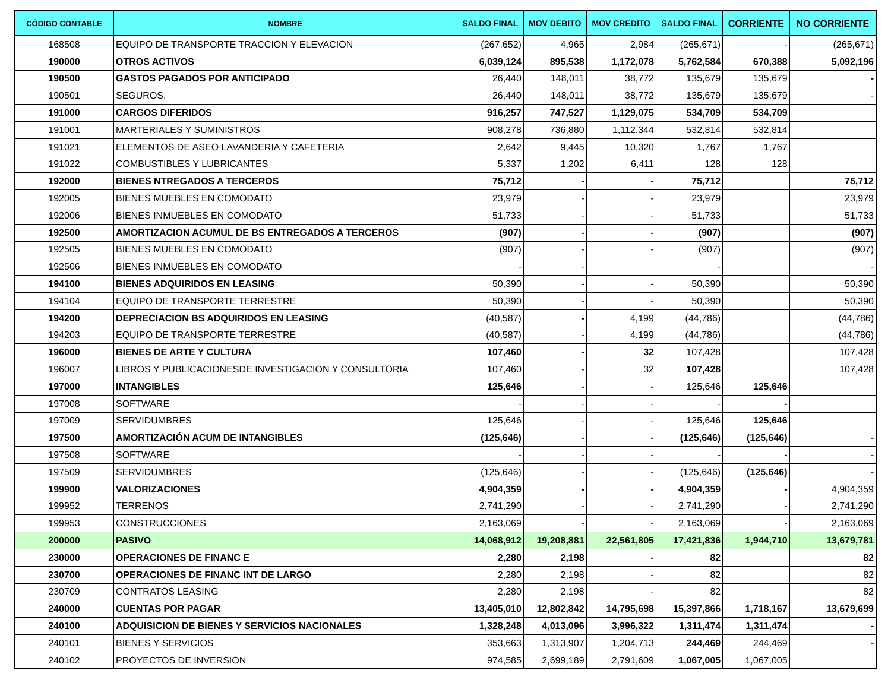| CÓDIGO CONTABLE | NOMBRE | SALDO FINAL | MOV DEBITO | MOV CREDITO | SALDO FINAL | CORRIENTE | NO CORRIENTE |
| --- | --- | --- | --- | --- | --- | --- | --- |
| 168508 | EQUIPO DE TRANSPORTE TRACCION Y ELEVACION | (267,652) | 4,965 | 2,984 | (265,671) | - | (265,671) |
| 190000 | OTROS ACTIVOS | 6,039,124 | 895,538 | 1,172,078 | 5,762,584 | 670,388 | 5,092,196 |
| 190500 | GASTOS PAGADOS POR ANTICIPADO | 26,440 | 148,011 | 38,772 | 135,679 | 135,679 | - |
| 190501 | SEGUROS. | 26,440 | 148,011 | 38,772 | 135,679 | 135,679 | - |
| 191000 | CARGOS DIFERIDOS | 916,257 | 747,527 | 1,129,075 | 534,709 | 534,709 | |
| 191001 | MARTERIALES Y SUMINISTROS | 908,278 | 736,880 | 1,112,344 | 532,814 | 532,814 | |
| 191021 | ELEMENTOS DE ASEO LAVANDERIA Y CAFETERIA | 2,642 | 9,445 | 10,320 | 1,767 | 1,767 | |
| 191022 | COMBUSTIBLES Y LUBRICANTES | 5,337 | 1,202 | 6,411 | 128 | 128 | |
| 192000 | BIENES NTREGADOS A TERCEROS | 75,712 | - | - | 75,712 | | 75,712 |
| 192005 | BIENES MUEBLES EN COMODATO | 23,979 | - | - | 23,979 | | 23,979 |
| 192006 | BIENES INMUEBLES EN COMODATO | 51,733 | - | - | 51,733 | | 51,733 |
| 192500 | AMORTIZACION ACUMUL DE BS ENTREGADOS A TERCEROS | (907) | - | - | (907) | | (907) |
| 192505 | BIENES MUEBLES EN COMODATO | (907) | - | - | (907) | | (907) |
| 192506 | BIENES INMUEBLES EN COMODATO | - | - | | - | | - |
| 194100 | BIENES ADQUIRIDOS EN LEASING | 50,390 | - | - | 50,390 | | 50,390 |
| 194104 | EQUIPO DE TRANSPORTE TERRESTRE | 50,390 | - | - | 50,390 | | 50,390 |
| 194200 | DEPRECIACION BS ADQUIRIDOS EN LEASING | (40,587) | - | 4,199 | (44,786) | | (44,786) |
| 194203 | EQUIPO DE TRANSPORTE TERRESTRE | (40,587) | - | 4,199 | (44,786) | | (44,786) |
| 196000 | BIENES DE ARTE Y CULTURA | 107,460 | - | 32 | 107,428 | | 107,428 |
| 196007 | LIBROS Y PUBLICACIONESDE INVESTIGACION Y CONSULTORIA | 107,460 | - | 32 | 107,428 | | 107,428 |
| 197000 | INTANGIBLES | 125,646 | - | - | 125,646 | 125,646 | |
| 197008 | SOFTWARE | - | - | - | - | - | |
| 197009 | SERVIDUMBRES | 125,646 | - | - | 125,646 | 125,646 | |
| 197500 | AMORTIZACIÓN ACUM DE INTANGIBLES | (125,646) | - | - | (125,646) | (125,646) | - |
| 197508 | SOFTWARE | - | - | - | - | - | - |
| 197509 | SERVIDUMBRES | (125,646) | - | - | (125,646) | (125,646) | - |
| 199900 | VALORIZACIONES | 4,904,359 | - | - | 4,904,359 | - | 4,904,359 |
| 199952 | TERRENOS | 2,741,290 | - | - | 2,741,290 | - | 2,741,290 |
| 199953 | CONSTRUCCIONES | 2,163,069 | - | - | 2,163,069 | - | 2,163,069 |
| 200000 | PASIVO | 14,068,912 | 19,208,881 | 22,561,805 | 17,421,836 | 1,944,710 | 13,679,781 |
| 230000 | OPERACIONES DE FINANC E | 2,280 | 2,198 | - | 82 | | 82 |
| 230700 | OPERACIONES DE FINANC INT DE LARGO | 2,280 | 2,198 | - | 82 | | 82 |
| 230709 | CONTRATOS LEASING | 2,280 | 2,198 | - | 82 | | 82 |
| 240000 | CUENTAS POR PAGAR | 13,405,010 | 12,802,842 | 14,795,698 | 15,397,866 | 1,718,167 | 13,679,699 |
| 240100 | ADQUISICION DE BIENES Y SERVICIOS NACIONALES | 1,328,248 | 4,013,096 | 3,996,322 | 1,311,474 | 1,311,474 | - |
| 240101 | BIENES Y SERVICIOS | 353,663 | 1,313,907 | 1,204,713 | 244,469 | 244,469 | - |
| 240102 | PROYECTOS DE INVERSION | 974,585 | 2,699,189 | 2,791,609 | 1,067,005 | 1,067,005 | |